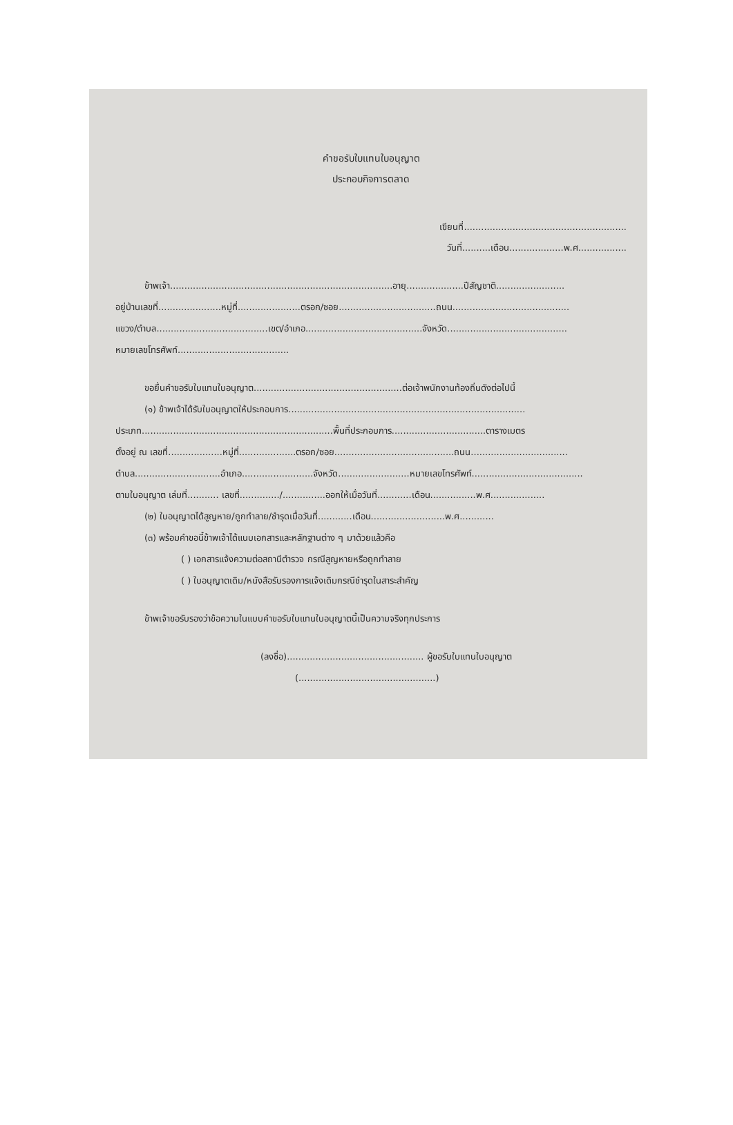คำขอรับใบแทนใบอนุญาต
ประกอบกิจการตลาด
เขียนที่.........................................................
วันที่..........เดือน...................พ.ศ.................
ข้าพเจ้า..............................................................................อายุ....................ปีสัญชาติ........................
อยู่บ้านเลขที่......................หมู่ที่......................ตรอก/ซอย..................................ถนน.........................................
แขวง/ตำบล.......................................เขต/อำเภอ.........................................จังหวัด..........................................
หมายเลขโทรศัพท์.......................................
ขอยื่นคำขอรับใบแทนใบอนุญาต....................................................ต่อเจ้าพนักงานท้องถิ่นดังต่อไปนี้
(๑) ข้าพเจ้าได้รับใบอนุญาตให้ประกอบการ...................................................................................
ประเภท...................................................................พื้นที่ประกอบการ.................................ตารางเมตร
ตั้งอยู่ ณ เลขที่...................หมู่ที่....................ตรอก/ซอย..........................................ถนน..................................
ตำบล..............................อำเภอ.........................จังหวัด.........................หมายเลขโทรศัพท์.......................................
ตามใบอนุญาต เล่มที่........... เลขที่............../...............ออกให้เมื่อวันที่............เดือน................พ.ศ...................
(๒) ใบอนุญาตได้สูญหาย/ถูกทำลาย/ชำรุดเมื่อวันที่............เดือน..........................พ.ศ............
(๓) พร้อมคำขอนี้ข้าพเจ้าได้แนบเอกสารและหลักฐานต่าง ๆ มาด้วยแล้วคือ
( ) เอกสารแจ้งความต่อสถานีตำรวจ กรณีสูญหายหรือถูกทำลาย
( ) ใบอนุญาตเดิม/หนังสือรับรองการแจ้งเดิมกรณีชำรุดในสาระสำคัญ
ข้าพเจ้าขอรับรองว่าข้อความในแบบคำขอรับใบแทนใบอนุญาตนี้เป็นความจริงทุกประการ
(ลงชื่อ)................................................ ผู้ขอรับใบแทนใบอนุญาต
(................................................)